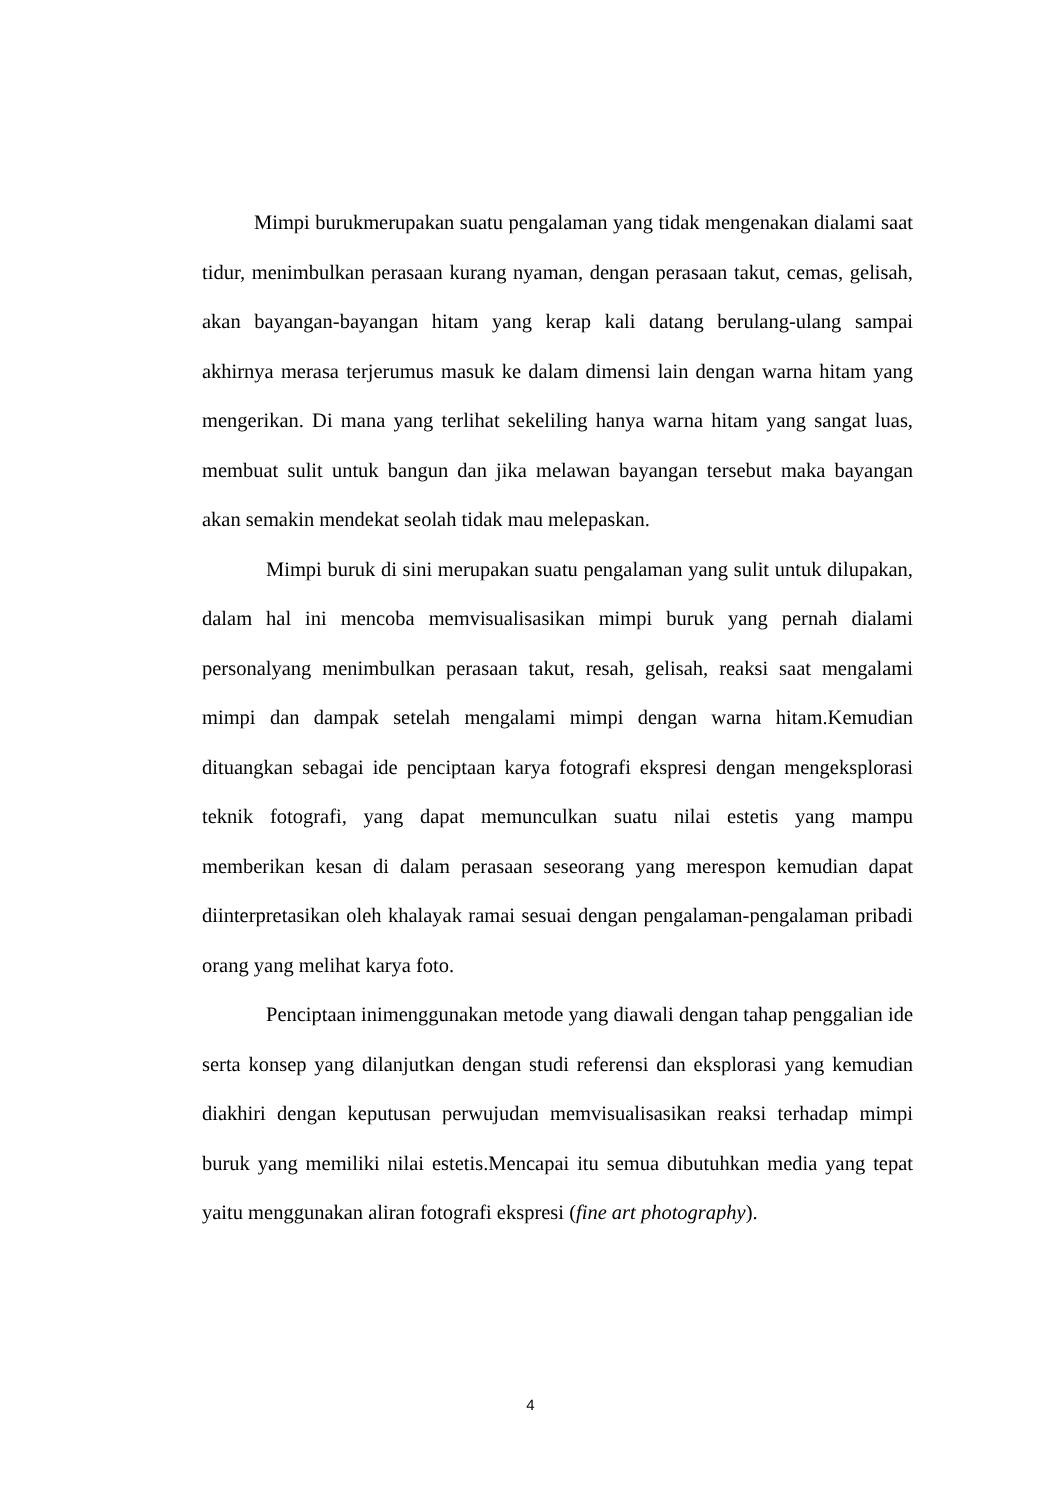Mimpi burukmerupakan suatu pengalaman yang tidak mengenakan dialami saat tidur, menimbulkan perasaan kurang nyaman, dengan perasaan takut, cemas, gelisah, akan bayangan-bayangan hitam yang kerap kali datang berulang-ulang sampai akhirnya merasa terjerumus masuk ke dalam dimensi lain dengan warna hitam yang mengerikan. Di mana yang terlihat sekeliling hanya warna hitam yang sangat luas, membuat sulit untuk bangun dan jika melawan bayangan tersebut maka bayangan akan semakin mendekat seolah tidak mau melepaskan.
Mimpi buruk di sini merupakan suatu pengalaman yang sulit untuk dilupakan, dalam hal ini mencoba memvisualisasikan mimpi buruk yang pernah dialami personalyang menimbulkan perasaan takut, resah, gelisah, reaksi saat mengalami mimpi dan dampak setelah mengalami mimpi dengan warna hitam.Kemudian dituangkan sebagai ide penciptaan karya fotografi ekspresi dengan mengeksplorasi teknik fotografi, yang dapat memunculkan suatu nilai estetis yang mampu memberikan kesan di dalam perasaan seseorang yang merespon kemudian dapat diinterpretasikan oleh khalayak ramai sesuai dengan pengalaman-pengalaman pribadi orang yang melihat karya foto.
Penciptaan inimenggunakan metode yang diawali dengan tahap penggalian ide serta konsep yang dilanjutkan dengan studi referensi dan eksplorasi yang kemudian diakhiri dengan keputusan perwujudan memvisualisasikan reaksi terhadap mimpi buruk yang memiliki nilai estetis.Mencapai itu semua dibutuhkan media yang tepat yaitu menggunakan aliran fotografi ekspresi (fine art photography).
4